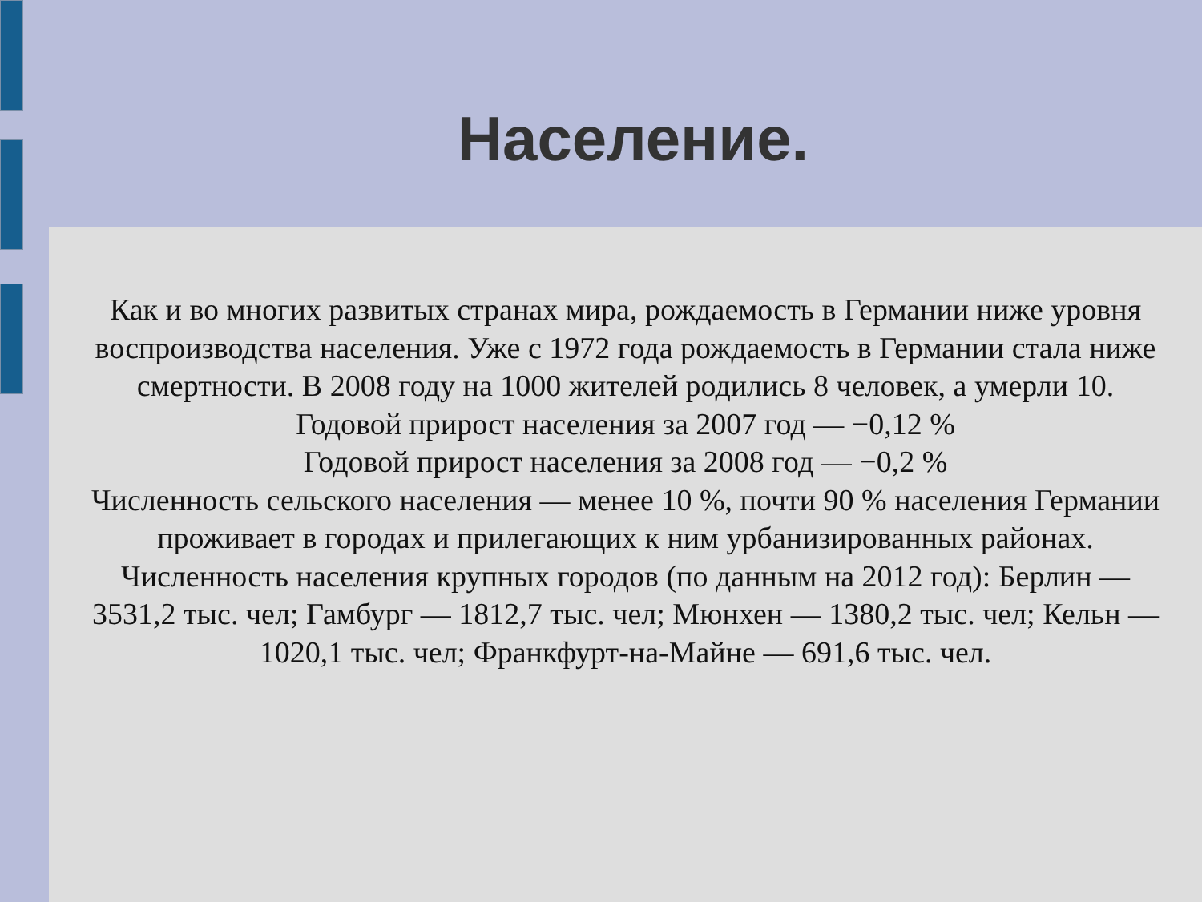Население.
Как и во многих развитых странах мира, рождаемость в Германии ниже уровня воспроизводства населения. Уже с 1972 года рождаемость в Германии стала ниже смертности. В 2008 году на 1000 жителей родились 8 человек, а умерли 10.
Годовой прирост населения за 2007 год — −0,12 %
Годовой прирост населения за 2008 год — −0,2 %
Численность сельского населения — менее 10 %, почти 90 % населения Германии проживает в городах и прилегающих к ним урбанизированных районах.
Численность населения крупных городов (по данным на 2012 год): Берлин — 3531,2 тыс. чел; Гамбург — 1812,7 тыс. чел; Мюнхен — 1380,2 тыс. чел; Кельн — 1020,1 тыс. чел; Франкфурт-на-Майне — 691,6 тыс. чел.